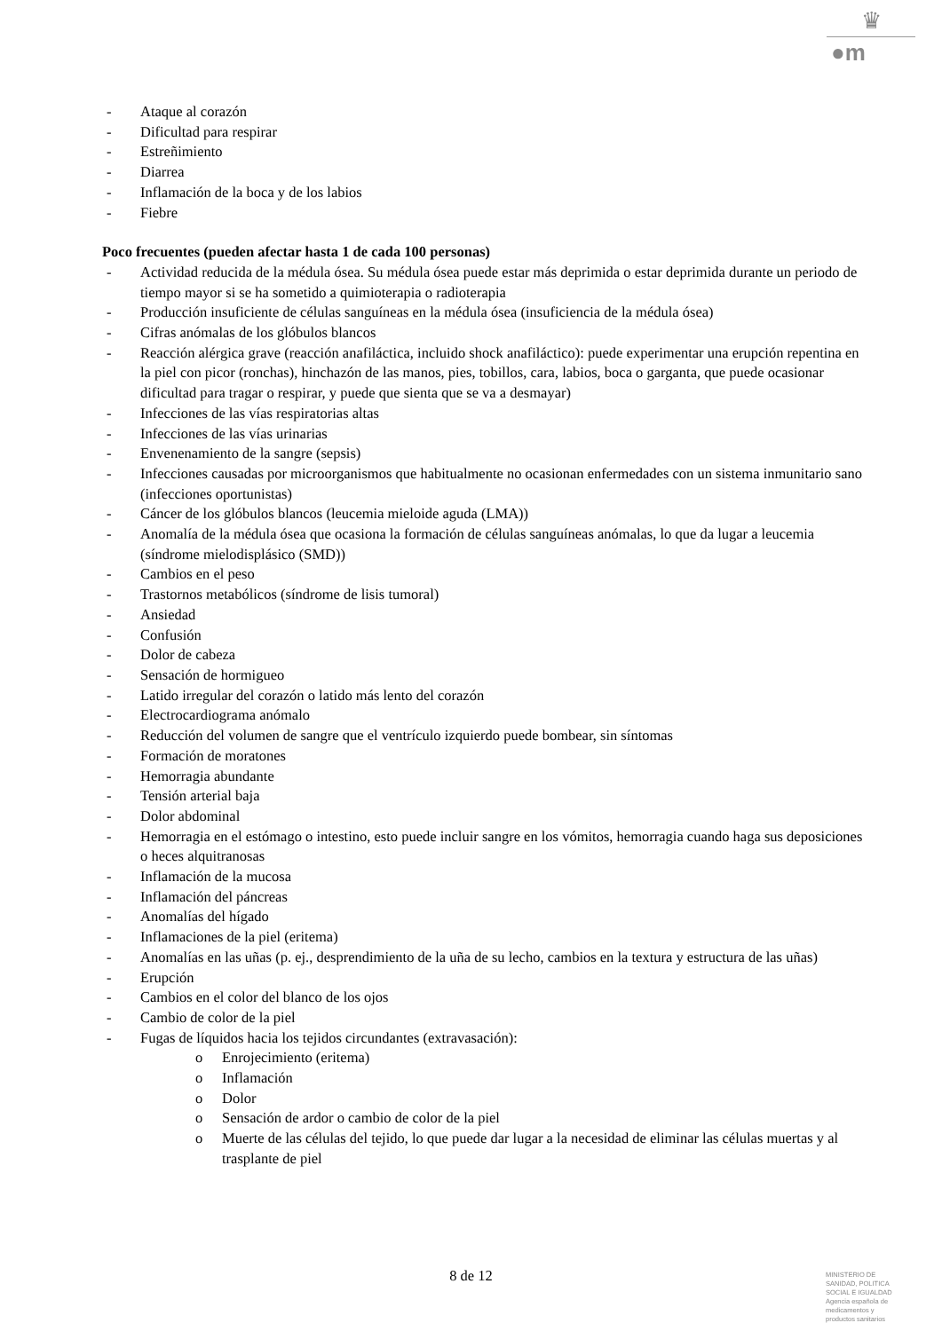♛
●m
- Ataque al corazón
- Dificultad para respirar
- Estreñimiento
- Diarrea
- Inflamación de la boca y de los labios
- Fiebre
Poco frecuentes (pueden afectar hasta 1 de cada 100 personas)
- Actividad reducida de la médula ósea. Su médula ósea puede estar más deprimida o estar deprimida durante un periodo de tiempo mayor si se ha sometido a quimioterapia o radioterapia
- Producción insuficiente de células sanguíneas en la médula ósea (insuficiencia de la médula ósea)
- Cifras anómalas de los glóbulos blancos
- Reacción alérgica grave (reacción anafiláctica, incluido shock anafiláctico): puede experimentar una erupción repentina en la piel con picor (ronchas), hinchazón de las manos, pies, tobillos, cara, labios, boca o garganta, que puede ocasionar dificultad para tragar o respirar, y puede que sienta que se va a desmayar)
- Infecciones de las vías respiratorias altas
- Infecciones de las vías urinarias
- Envenenamiento de la sangre (sepsis)
- Infecciones causadas por microorganismos que habitualmente no ocasionan enfermedades con un sistema inmunitario sano (infecciones oportunistas)
- Cáncer de los glóbulos blancos (leucemia mieloide aguda (LMA))
- Anomalía de la médula ósea que ocasiona la formación de células sanguíneas anómalas, lo que da lugar a leucemia (síndrome mielodisplásico (SMD))
- Cambios en el peso
- Trastornos metabólicos (síndrome de lisis tumoral)
- Ansiedad
- Confusión
- Dolor de cabeza
- Sensación de hormigueo
- Latido irregular del corazón o latido más lento del corazón
- Electrocardiograma anómalo
- Reducción del volumen de sangre que el ventrículo izquierdo puede bombear, sin síntomas
- Formación de moratones
- Hemorragia abundante
- Tensión arterial baja
- Dolor abdominal
- Hemorragia en el estómago o intestino, esto puede incluir sangre en los vómitos, hemorragia cuando haga sus deposiciones o heces alquitranosas
- Inflamación de la mucosa
- Inflamación del páncreas
- Anomalías del hígado
- Inflamaciones de la piel (eritema)
- Anomalías en las uñas (p. ej., desprendimiento de la uña de su lecho, cambios en la textura y estructura de las uñas)
- Erupción
- Cambios en el color del blanco de los ojos
- Cambio de color de la piel
- Fugas de líquidos hacia los tejidos circundantes (extravasación):
o Enrojecimiento (eritema)
o Inflamación
o Dolor
o Sensación de ardor o cambio de color de la piel
o Muerte de las células del tejido, lo que puede dar lugar a la necesidad de eliminar las células muertas y al trasplante de piel
8 de 12
MINISTERIO DE
SANIDAD, POLITICA
SOCIAL E IGUALDAD
Agencia española de
medicamentos y
productos sanitarios